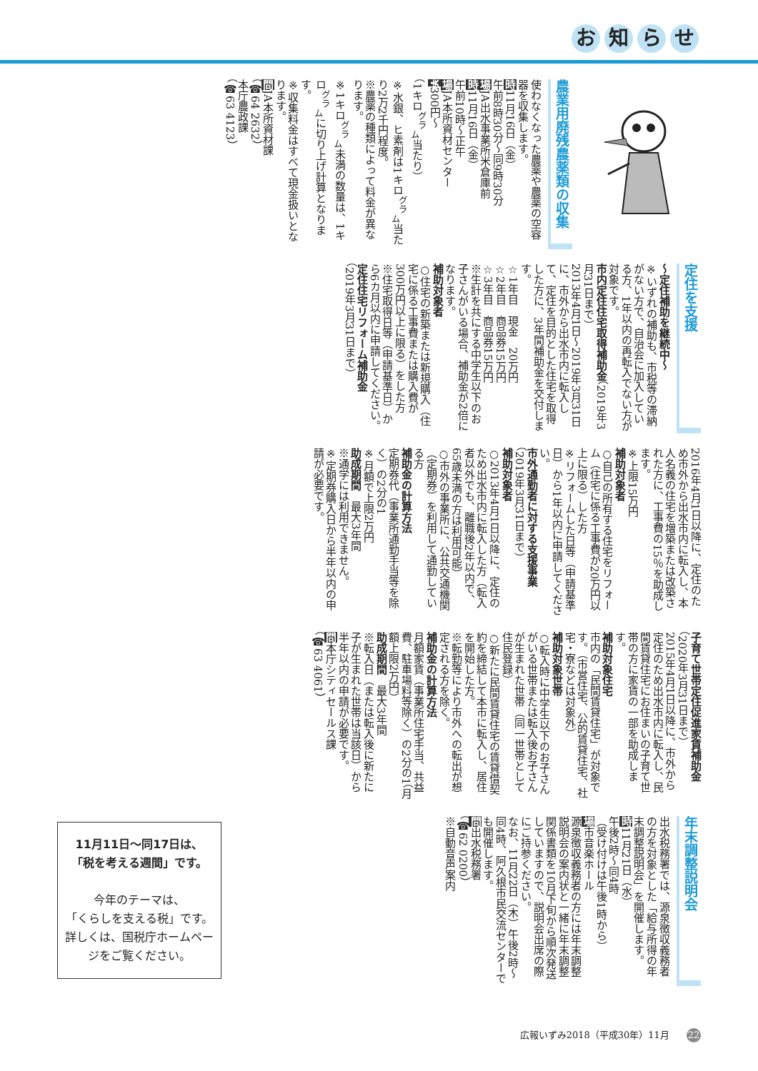お知らせ
農業用廃残農薬類の収集
使わなくなった農薬や農薬の空容器を収集します。
時11月16日（金）
午前8時30分～同9時30分
場JA出水事業所米倉庫前
時11月16日（金）
午前10時～正午
場JA本所資材センター
¥300円～
（1キロ<sup>グラ</sup><sub>ム</sub>当たり）
※水銀、ヒ素剤は1キロ<sup>グラ</sup><sub>ム</sub>当たり2万2千円程度。
※農薬の種類によって料金が異なります。
※1キロ<sup>グラ</sup><sub>ム</sub>未満の数量は、1キロ<sup>グラ</sup><sub>ム</sub>に切り上げ計算となります。
※収集料金はすべて現金扱いとなります。
問JA本所資材課
（☎64 2632）
本庁農政課
（☎63 4123）
定住を支援
～定住補助を継続中～
※いずれの補助も、市税等の滞納がない方で、自治会に加入している方、1年以内の再転入でない方が対象です。
市内定住住宅取得補助金（2019年3月31日まで）
2013年4月1日～2019年3月31日に、市外から出水市内に転入して、定住を目的とした住宅を取得した方に、3年間補助金を交付します。
☆1年目　現金　20万円
☆2年目　商品券15万円
☆3年目　商品券15万円
※生計を共にする中学生以下のお子さんがいる場合、補助金が2倍になります。
補助対象者
○住宅の新築または新規購入（住宅に係る工事費または購入費が300万円以上に限る）をした方
※住宅取得日等（申請基準日）から6カ月以内に申請してください。
定住住宅リフォーム補助金
（2019年3月31日まで）
2016年4月1日以降に、定住のため市外から出水市内に転入し、本人名義の住宅を増築または改築された方に、工事費の15％を助成します。
※上限15万円
補助対象者
○自己の所有する住宅をリフォーム（住宅に係る工事費が20万円以上に限る）した方
※リフォームした日等（申請基準日）から1年以内に申請してください。
市外通勤者に対する支援事業
（2019年3月31日まで）
補助対象者
○2013年4月1日以降に、定住のため出水市内に転入した方（転入者以外でも、離職後2年以内で、65歳未満の方は利用可能）
○市外の事業所に、公共交通機関（定期券）を利用して通勤している方
補助金の計算方法
定期券代（事業所通勤手当等を除く）の2分の1
※月額で上限2万円
助成期間　最大3年間
※通学には利用できません。
※定期券購入日から半年以内の申請が必要です。
子育て世帯定住促進家賃補助金（2020年3月31日まで）
2015年4月1日以降に、市外から定住のため出水市内に転入し、民間賃貸住宅にお住まいの子育て世帯の方に家賃の一部を助成します。
補助対象住宅
市内の「民間賃貸住宅」が対象です。（市営住宅、公的賃貸住宅、社宅・寮などは対象外）
補助対象世帯
○転入時に中学生以下のお子さんがいる世帯または転入後お子さんが生まれた世帯（同一世帯として住民登録）
○新たに民間賃貸住宅の賃貸借契約を締結して本市に転入し、居住を開始した方。
※転勤等により市外への転出が想定される方を除く。
補助金の計算方法
月額家賃（事業所住宅手当、共益費、駐車場料等除く）の2分の1（月額上限2万円）
助成期間　最大3年間
※転入日（または転入後に新たに子が生まれた世帯は当該日）から半年以内の申請が必要です。
問本庁シティセールス課
（☎63 4061）
年末調整説明会
出水税務署では、源泉徴収義務者の方を対象とした「給与所得の年末調整説明会」を開催します。
時11月21日（水）
午後2時～同4時
（受け付けは午後1時から）
場市音楽ホール
源泉徴収義務者の方には年末調整説明会の案内状と一緒に年末調整関係書類を10月下旬から順次発送していますので、説明会出席の際にご持参ください。
なお、11月22日（木）午後2時～同4時、阿久根市民交流センターでも開催します。
問出水税務署
（☎62 0200）
※自動音声案内
11月11日～同17日は、
「税を考える週間」です。
今年のテーマは、
「くらしを支える税」です。
詳しくは、国税庁ホームページをご覧ください。
広報いずみ2018（平成30年）11月 22